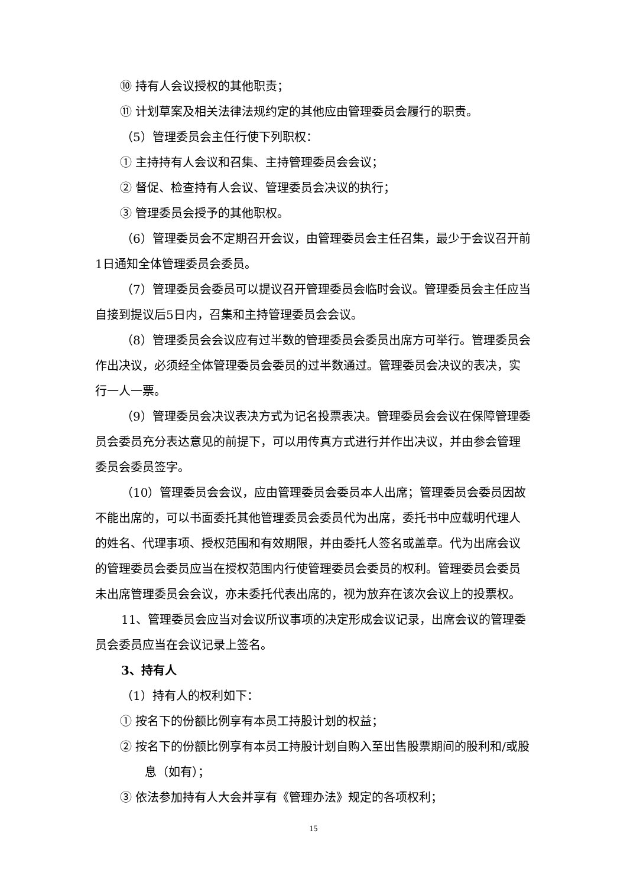⑩ 持有人会议授权的其他职责；
⑪ 计划草案及相关法律法规约定的其他应由管理委员会履行的职责。
（5）管理委员会主任行使下列职权：
① 主持持有人会议和召集、主持管理委员会会议；
② 督促、检查持有人会议、管理委员会决议的执行；
③ 管理委员会授予的其他职权。
（6）管理委员会不定期召开会议，由管理委员会主任召集，最少于会议召开前1日通知全体管理委员会委员。
（7）管理委员会委员可以提议召开管理委员会临时会议。管理委员会主任应当自接到提议后5日内，召集和主持管理委员会会议。
（8）管理委员会会议应有过半数的管理委员会委员出席方可举行。管理委员会作出决议，必须经全体管理委员会委员的过半数通过。管理委员会决议的表决，实行一人一票。
（9）管理委员会决议表决方式为记名投票表决。管理委员会会议在保障管理委员会委员充分表达意见的前提下，可以用传真方式进行并作出决议，并由参会管理委员会委员签字。
（10）管理委员会会议，应由管理委员会委员本人出席；管理委员会委员因故不能出席的，可以书面委托其他管理委员会委员代为出席，委托书中应载明代理人的姓名、代理事项、授权范围和有效期限，并由委托人签名或盖章。代为出席会议的管理委员会委员应当在授权范围内行使管理委员会委员的权利。管理委员会委员未出席管理委员会会议，亦未委托代表出席的，视为放弃在该次会议上的投票权。
11、管理委员会应当对会议所议事项的决定形成会议记录，出席会议的管理委员会委员应当在会议记录上签名。
3、持有人
（1）持有人的权利如下：
① 按名下的份额比例享有本员工持股计划的权益；
② 按名下的份额比例享有本员工持股计划自购入至出售股票期间的股利和/或股息（如有）；
③ 依法参加持有人大会并享有《管理办法》规定的各项权利；
15